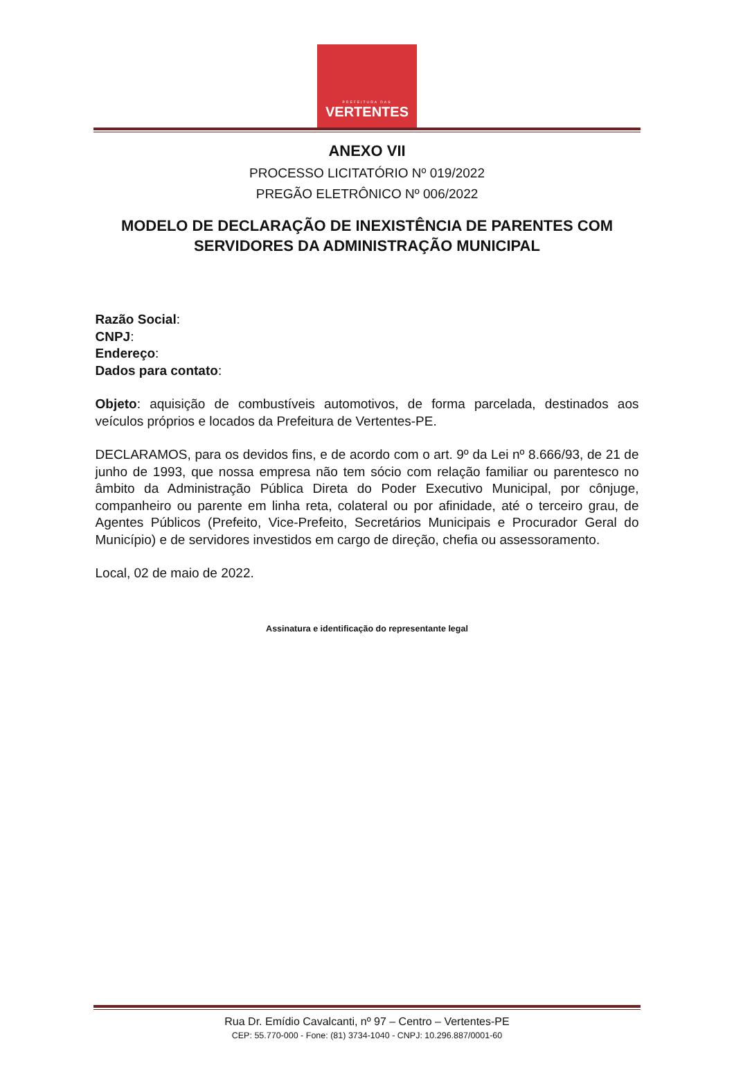PREFEITURA DAS
VERTENTES
ANEXO VII
PROCESSO LICITATÓRIO Nº 019/2022
PREGÃO ELETRÔNICO Nº 006/2022
MODELO DE DECLARAÇÃO DE INEXISTÊNCIA DE PARENTES COM
SERVIDORES DA ADMINISTRAÇÃO MUNICIPAL
Razão Social:
CNPJ:
Endereço:
Dados para contato:
Objeto: aquisição de combustíveis automotivos, de forma parcelada, destinados aos veículos próprios e locados da Prefeitura de Vertentes-PE.
DECLARAMOS, para os devidos fins, e de acordo com o art. 9º da Lei nº 8.666/93, de 21 de junho de 1993, que nossa empresa não tem sócio com relação familiar ou parentesco no âmbito da Administração Pública Direta do Poder Executivo Municipal, por cônjuge, companheiro ou parente em linha reta, colateral ou por afinidade, até o terceiro grau, de Agentes Públicos (Prefeito, Vice-Prefeito, Secretários Municipais e Procurador Geral do Município) e de servidores investidos em cargo de direção, chefia ou assessoramento.
Local, 02 de maio de 2022.
Assinatura e identificação do representante legal
Rua Dr. Emídio Cavalcanti, nº 97 – Centro – Vertentes-PE
CEP: 55.770-000 - Fone: (81) 3734-1040 - CNPJ: 10.296.887/0001-60